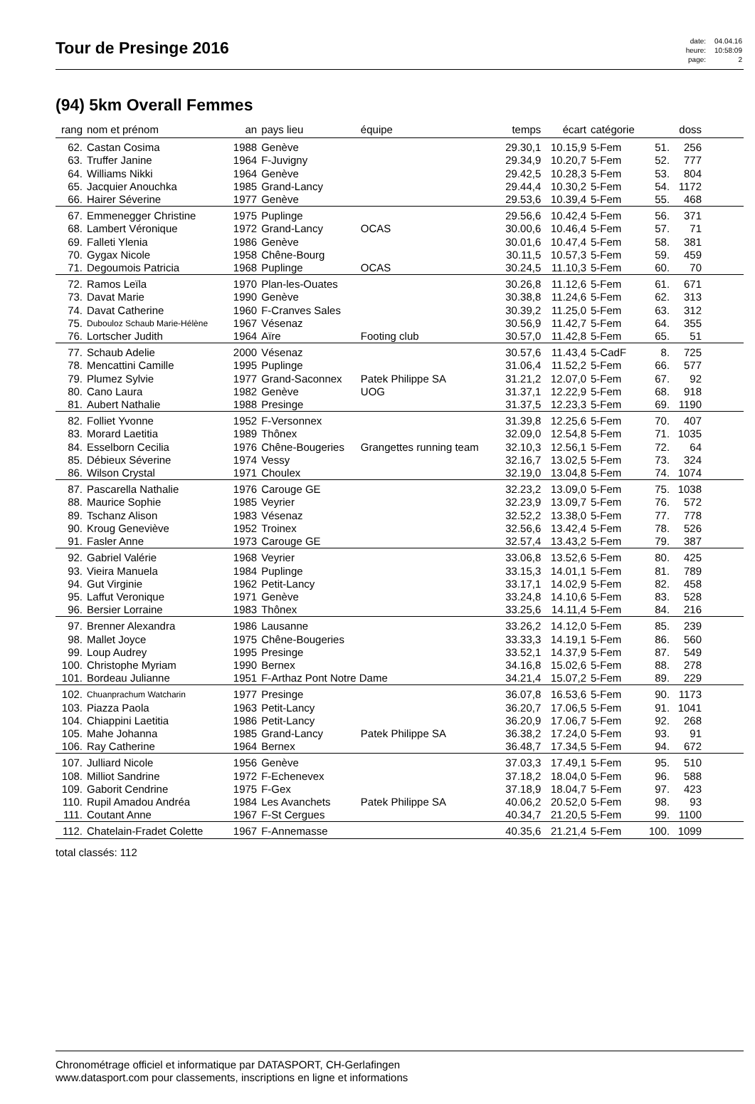Tour de Presinge 2016
| date: | 04.04.16 |
| heure: | 10:58:09 |
| page: | 2 |
(94) 5km Overall Femmes
| rang | nom et prénom | an | pays lieu | équipe | temps | écart | catégorie | | doss | |
| --- | --- | --- | --- | --- | --- | --- | --- | --- | --- | --- |
| 62. | Castan Cosima | 1988 | Genève | | 29.30,1 | 10.15,9 | 5-Fem | 51. | 256 | |
| 63. | Truffer Janine | 1964 | F-Juvigny | | 29.34,9 | 10.20,7 | 5-Fem | 52. | 777 | |
| 64. | Williams Nikki | 1964 | Genève | | 29.42,5 | 10.28,3 | 5-Fem | 53. | 804 | |
| 65. | Jacquier Anouchka | 1985 | Grand-Lancy | | 29.44,4 | 10.30,2 | 5-Fem | 54. | 1172 | |
| 66. | Hairer Séverine | 1977 | Genève | | 29.53,6 | 10.39,4 | 5-Fem | 55. | 468 | |
| 67. | Emmenegger Christine | 1975 | Puplinge | | 29.56,6 | 10.42,4 | 5-Fem | 56. | 371 | |
| 68. | Lambert Véronique | 1972 | Grand-Lancy | OCAS | 30.00,6 | 10.46,4 | 5-Fem | 57. | 71 | |
| 69. | Falleti Ylenia | 1986 | Genève | | 30.01,6 | 10.47,4 | 5-Fem | 58. | 381 | |
| 70. | Gygax Nicole | 1958 | Chêne-Bourg | | 30.11,5 | 10.57,3 | 5-Fem | 59. | 459 | |
| 71. | Degoumois Patricia | 1968 | Puplinge | OCAS | 30.24,5 | 11.10,3 | 5-Fem | 60. | 70 | |
| 72. | Ramos Leïla | 1970 | Plan-les-Ouates | | 30.26,8 | 11.12,6 | 5-Fem | 61. | 671 | |
| 73. | Davat Marie | 1990 | Genève | | 30.38,8 | 11.24,6 | 5-Fem | 62. | 313 | |
| 74. | Davat Catherine | 1960 | F-Cranves Sales | | 30.39,2 | 11.25,0 | 5-Fem | 63. | 312 | |
| 75. | Dubouloz Schaub Marie-Hélène | 1967 | Vésenaz | | 30.56,9 | 11.42,7 | 5-Fem | 64. | 355 | |
| 76. | Lortscher Judith | 1964 | Aïre | Footing club | 30.57,0 | 11.42,8 | 5-Fem | 65. | 51 | |
| 77. | Schaub Adelie | 2000 | Vésenaz | | 30.57,6 | 11.43,4 | 5-CadF | 8. | 725 | |
| 78. | Mencattini Camille | 1995 | Puplinge | | 31.06,4 | 11.52,2 | 5-Fem | 66. | 577 | |
| 79. | Plumez Sylvie | 1977 | Grand-Saconnex | Patek Philippe SA | 31.21,2 | 12.07,0 | 5-Fem | 67. | 92 | |
| 80. | Cano Laura | 1982 | Genève | UOG | 31.37,1 | 12.22,9 | 5-Fem | 68. | 918 | |
| 81. | Aubert Nathalie | 1988 | Presinge | | 31.37,5 | 12.23,3 | 5-Fem | 69. | 1190 | |
| 82. | Folliet Yvonne | 1952 | F-Versonnex | | 31.39,8 | 12.25,6 | 5-Fem | 70. | 407 | |
| 83. | Morard Laetitia | 1989 | Thônex | | 32.09,0 | 12.54,8 | 5-Fem | 71. | 1035 | |
| 84. | Esselborn Cecilia | 1976 | Chêne-Bougeries | Grangettes running team | 32.10,3 | 12.56,1 | 5-Fem | 72. | 64 | |
| 85. | Débieux Séverine | 1974 | Vessy | | 32.16,7 | 13.02,5 | 5-Fem | 73. | 324 | |
| 86. | Wilson Crystal | 1971 | Choulex | | 32.19,0 | 13.04,8 | 5-Fem | 74. | 1074 | |
| 87. | Pascarella Nathalie | 1976 | Carouge GE | | 32.23,2 | 13.09,0 | 5-Fem | 75. | 1038 | |
| 88. | Maurice Sophie | 1985 | Veyrier | | 32.23,9 | 13.09,7 | 5-Fem | 76. | 572 | |
| 89. | Tschanz Alison | 1983 | Vésenaz | | 32.52,2 | 13.38,0 | 5-Fem | 77. | 778 | |
| 90. | Kroug Geneviève | 1952 | Troinex | | 32.56,6 | 13.42,4 | 5-Fem | 78. | 526 | |
| 91. | Fasler Anne | 1973 | Carouge GE | | 32.57,4 | 13.43,2 | 5-Fem | 79. | 387 | |
| 92. | Gabriel Valérie | 1968 | Veyrier | | 33.06,8 | 13.52,6 | 5-Fem | 80. | 425 | |
| 93. | Vieira Manuela | 1984 | Puplinge | | 33.15,3 | 14.01,1 | 5-Fem | 81. | 789 | |
| 94. | Gut Virginie | 1962 | Petit-Lancy | | 33.17,1 | 14.02,9 | 5-Fem | 82. | 458 | |
| 95. | Laffut Veronique | 1971 | Genève | | 33.24,8 | 14.10,6 | 5-Fem | 83. | 528 | |
| 96. | Bersier Lorraine | 1983 | Thônex | | 33.25,6 | 14.11,4 | 5-Fem | 84. | 216 | |
| 97. | Brenner Alexandra | 1986 | Lausanne | | 33.26,2 | 14.12,0 | 5-Fem | 85. | 239 | |
| 98. | Mallet Joyce | 1975 | Chêne-Bougeries | | 33.33,3 | 14.19,1 | 5-Fem | 86. | 560 | |
| 99. | Loup Audrey | 1995 | Presinge | | 33.52,1 | 14.37,9 | 5-Fem | 87. | 549 | |
| 100. | Christophe Myriam | 1990 | Bernex | | 34.16,8 | 15.02,6 | 5-Fem | 88. | 278 | |
| 101. | Bordeau Julianne | 1951 | F-Arthaz Pont Notre Dame | | 34.21,4 | 15.07,2 | 5-Fem | 89. | 229 | |
| 102. | Chuanprachum Watcharin | 1977 | Presinge | | 36.07,8 | 16.53,6 | 5-Fem | 90. | 1173 | |
| 103. | Piazza Paola | 1963 | Petit-Lancy | | 36.20,7 | 17.06,5 | 5-Fem | 91. | 1041 | |
| 104. | Chiappini Laetitia | 1986 | Petit-Lancy | | 36.20,9 | 17.06,7 | 5-Fem | 92. | 268 | |
| 105. | Mahe Johanna | 1985 | Grand-Lancy | Patek Philippe SA | 36.38,2 | 17.24,0 | 5-Fem | 93. | 91 | |
| 106. | Ray Catherine | 1964 | Bernex | | 36.48,7 | 17.34,5 | 5-Fem | 94. | 672 | |
| 107. | Julliard Nicole | 1956 | Genève | | 37.03,3 | 17.49,1 | 5-Fem | 95. | 510 | |
| 108. | Milliot Sandrine | 1972 | F-Echenevex | | 37.18,2 | 18.04,0 | 5-Fem | 96. | 588 | |
| 109. | Gaborit Cendrine | 1975 | F-Gex | | 37.18,9 | 18.04,7 | 5-Fem | 97. | 423 | |
| 110. | Rupil Amadou Andréa | 1984 | Les Avanchets | Patek Philippe SA | 40.06,2 | 20.52,0 | 5-Fem | 98. | 93 | |
| 111. | Coutant Anne | 1967 | F-St Cergues | | 40.34,7 | 21.20,5 | 5-Fem | 99. | 1100 | |
| 112. | Chatelain-Fradet Colette | 1967 | F-Annemasse | | 40.35,6 | 21.21,4 | 5-Fem | 100. | 1099 | |
total classés: 112
Chronométrage officiel et informatique par DATASPORT, CH-Gerlafingen
www.datasport.com pour classements, inscriptions en ligne et informations